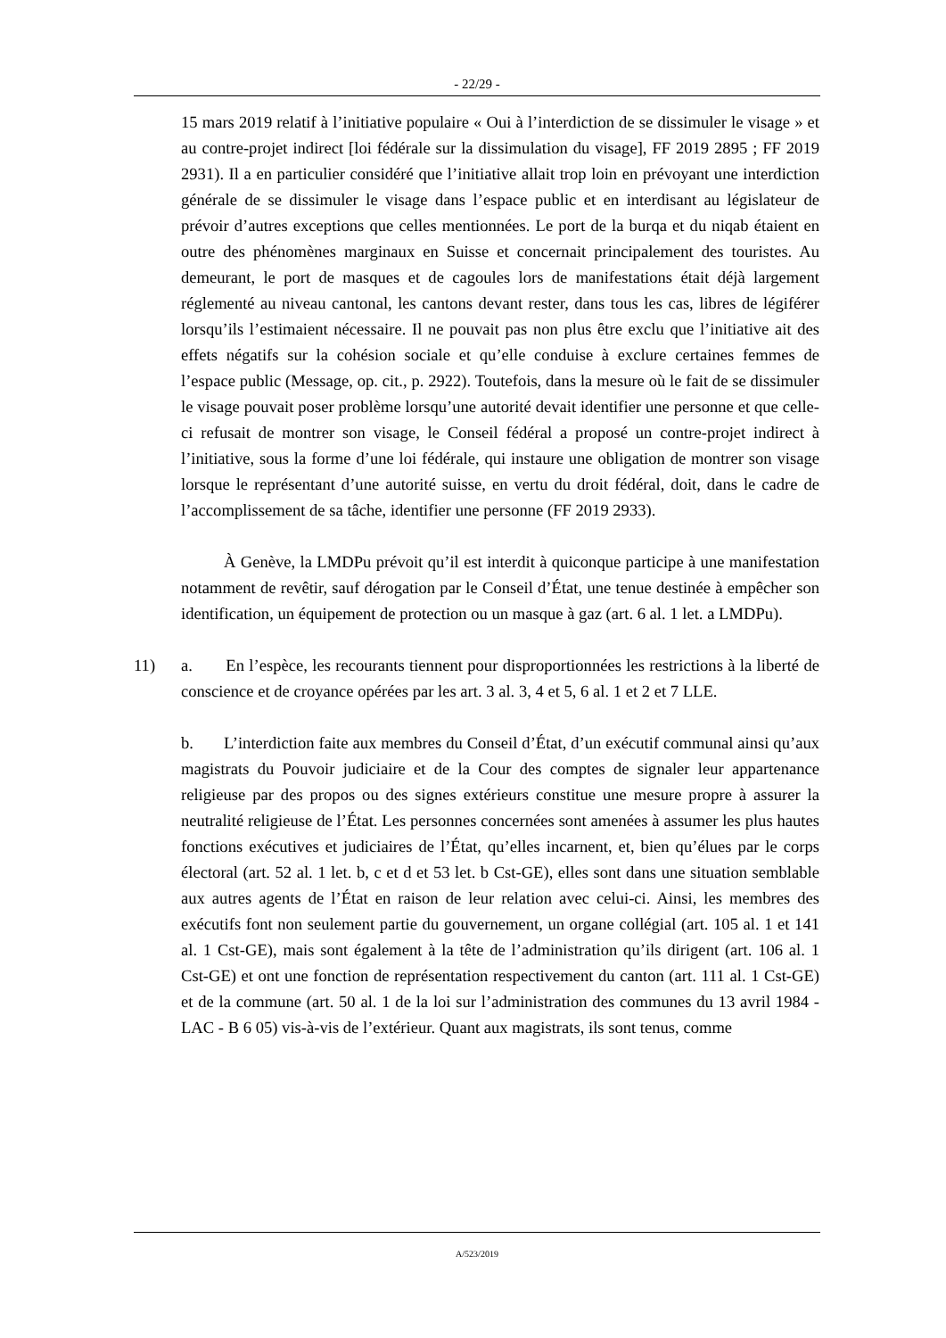- 22/29 -
15 mars 2019 relatif à l’initiative populaire « Oui à l’interdiction de se dissimuler le visage » et au contre-projet indirect [loi fédérale sur la dissimulation du visage], FF 2019 2895 ; FF 2019 2931). Il a en particulier considéré que l’initiative allait trop loin en prévoyant une interdiction générale de se dissimuler le visage dans l’espace public et en interdisant au législateur de prévoir d’autres exceptions que celles mentionnées. Le port de la burqa et du niqab étaient en outre des phénomènes marginaux en Suisse et concernait principalement des touristes. Au demeurant, le port de masques et de cagoules lors de manifestations était déjà largement réglementé au niveau cantonal, les cantons devant rester, dans tous les cas, libres de légiférer lorsqu’ils l’estimaient nécessaire. Il ne pouvait pas non plus être exclu que l’initiative ait des effets négatifs sur la cohésion sociale et qu’elle conduise à exclure certaines femmes de l’espace public (Message, op. cit., p. 2922). Toutefois, dans la mesure où le fait de se dissimuler le visage pouvait poser problème lorsqu’une autorité devait identifier une personne et que celle-ci refusait de montrer son visage, le Conseil fédéral a proposé un contre-projet indirect à l’initiative, sous la forme d’une loi fédérale, qui instaure une obligation de montrer son visage lorsque le représentant d’une autorité suisse, en vertu du droit fédéral, doit, dans le cadre de l’accomplissement de sa tâche, identifier une personne (FF 2019 2933).
À Genève, la LMDPu prévoit qu’il est interdit à quiconque participe à une manifestation notamment de revêtir, sauf dérogation par le Conseil d’État, une tenue destinée à empêcher son identification, un équipement de protection ou un masque à gaz (art. 6 al. 1 let. a LMDPu).
11) a. En l’espèce, les recourants tiennent pour disproportionnées les restrictions à la liberté de conscience et de croyance opérées par les art. 3 al. 3, 4 et 5, 6 al. 1 et 2 et 7 LLE.
b. L’interdiction faite aux membres du Conseil d’État, d’un exécutif communal ainsi qu’aux magistrats du Pouvoir judiciaire et de la Cour des comptes de signaler leur appartenance religieuse par des propos ou des signes extérieurs constitue une mesure propre à assurer la neutralité religieuse de l’État. Les personnes concernées sont amenées à assumer les plus hautes fonctions exécutives et judiciaires de l’État, qu’elles incarnent, et, bien qu’élues par le corps électoral (art. 52 al. 1 let. b, c et d et 53 let. b Cst-GE), elles sont dans une situation semblable aux autres agents de l’État en raison de leur relation avec celui-ci. Ainsi, les membres des exécutifs font non seulement partie du gouvernement, un organe collégial (art. 105 al. 1 et 141 al. 1 Cst-GE), mais sont également à la tête de l’administration qu’ils dirigent (art. 106 al. 1 Cst-GE) et ont une fonction de représentation respectivement du canton (art. 111 al. 1 Cst-GE) et de la commune (art. 50 al. 1 de la loi sur l’administration des communes du 13 avril 1984 - LAC - B 6 05) vis-à-vis de l’extérieur. Quant aux magistrats, ils sont tenus, comme
A/523/2019